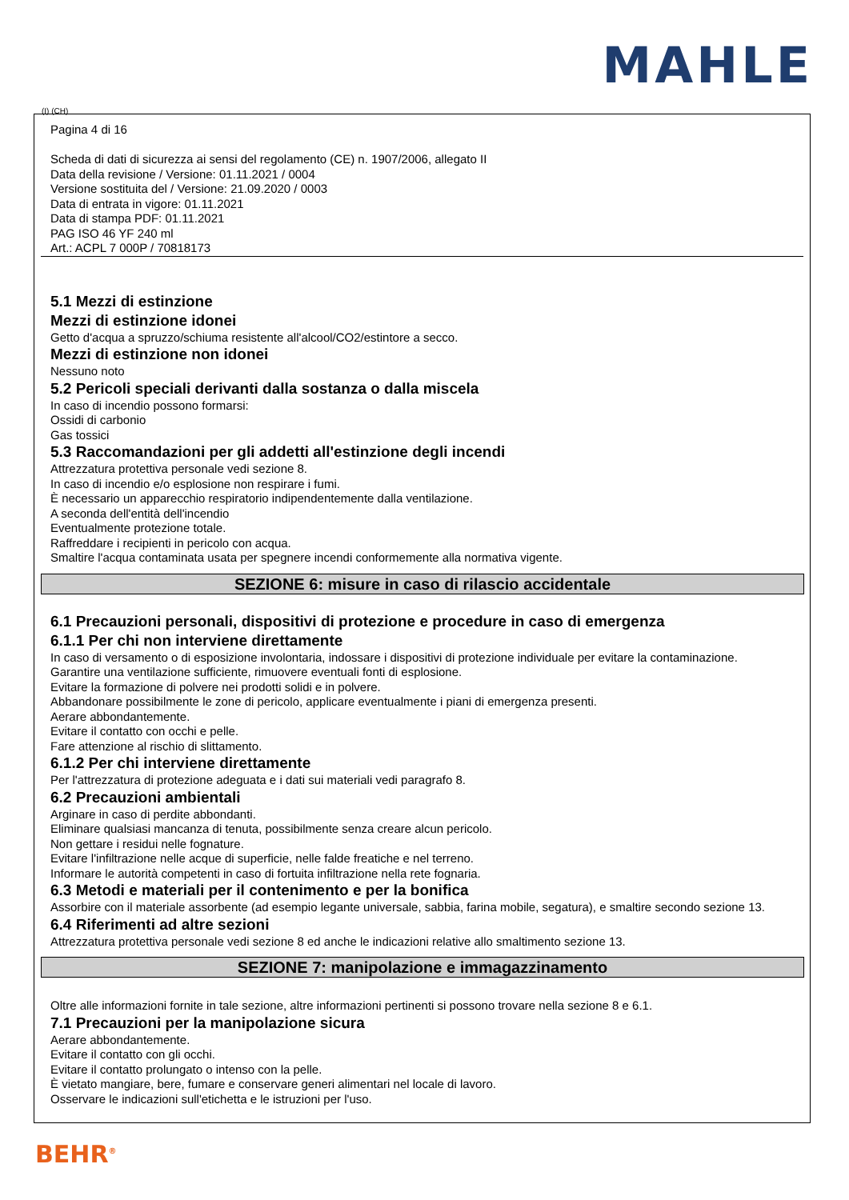MAHLE
(I) (CH)
Pagina 4 di 16
Scheda di dati di sicurezza ai sensi del regolamento (CE) n. 1907/2006, allegato II
Data della revisione / Versione: 01.11.2021 / 0004
Versione sostituita del / Versione: 21.09.2020 / 0003
Data di entrata in vigore: 01.11.2021
Data di stampa PDF: 01.11.2021
PAG ISO 46 YF 240 ml
Art.: ACPL 7 000P / 70818173
5.1 Mezzi di estinzione
Mezzi di estinzione idonei
Getto d'acqua a spruzzo/schiuma resistente all'alcool/CO2/estintore a secco.
Mezzi di estinzione non idonei
Nessuno noto
5.2 Pericoli speciali derivanti dalla sostanza o dalla miscela
In caso di incendio possono formarsi:
Ossidi di carbonio
Gas tossici
5.3 Raccomandazioni per gli addetti all'estinzione degli incendi
Attrezzatura protettiva personale vedi sezione 8.
In caso di incendio e/o esplosione non respirare i fumi.
È necessario un apparecchio respiratorio indipendentemente dalla ventilazione.
A seconda dell'entità dell'incendio
Eventualmente protezione totale.
Raffreddare i recipienti in pericolo con acqua.
Smaltire l'acqua contaminata usata per spegnere incendi conformemente alla normativa vigente.
SEZIONE 6: misure in caso di rilascio accidentale
6.1 Precauzioni personali, dispositivi di protezione e procedure in caso di emergenza
6.1.1 Per chi non interviene direttamente
In caso di versamento o di esposizione involontaria, indossare i dispositivi di protezione individuale per evitare la contaminazione.
Garantire una ventilazione sufficiente, rimuovere eventuali fonti di esplosione.
Evitare la formazione di polvere nei prodotti solidi e in polvere.
Abbandonare possibilmente le zone di pericolo, applicare eventualmente i piani di emergenza presenti.
Aerare abbondantemente.
Evitare il contatto con occhi e pelle.
Fare attenzione al rischio di slittamento.
6.1.2 Per chi interviene direttamente
Per l'attrezzatura di protezione adeguata e i dati sui materiali vedi paragrafo 8.
6.2 Precauzioni ambientali
Arginare in caso di perdite abbondanti.
Eliminare qualsiasi mancanza di tenuta, possibilmente senza creare alcun pericolo.
Non gettare i residui nelle fognature.
Evitare l'infiltrazione nelle acque di superficie, nelle falde freatiche e nel terreno.
Informare le autorità competenti in caso di fortuita infiltrazione nella rete fognaria.
6.3 Metodi e materiali per il contenimento e per la bonifica
Assorbire con il materiale assorbente (ad esempio legante universale, sabbia, farina mobile, segatura), e smaltire secondo sezione 13.
6.4 Riferimenti ad altre sezioni
Attrezzatura protettiva personale vedi sezione 8 ed anche le indicazioni relative allo smaltimento sezione 13.
SEZIONE 7: manipolazione e immagazzinamento
Oltre alle informazioni fornite in tale sezione, altre informazioni pertinenti si possono trovare nella sezione 8 e 6.1.
7.1 Precauzioni per la manipolazione sicura
Aerare abbondantemente.
Evitare il contatto con gli occhi.
Evitare il contatto prolungato o intenso con la pelle.
È vietato mangiare, bere, fumare e conservare generi alimentari nel locale di lavoro.
Osservare le indicazioni sull'etichetta e le istruzioni per l'uso.
BEHR<sup>®</sup>